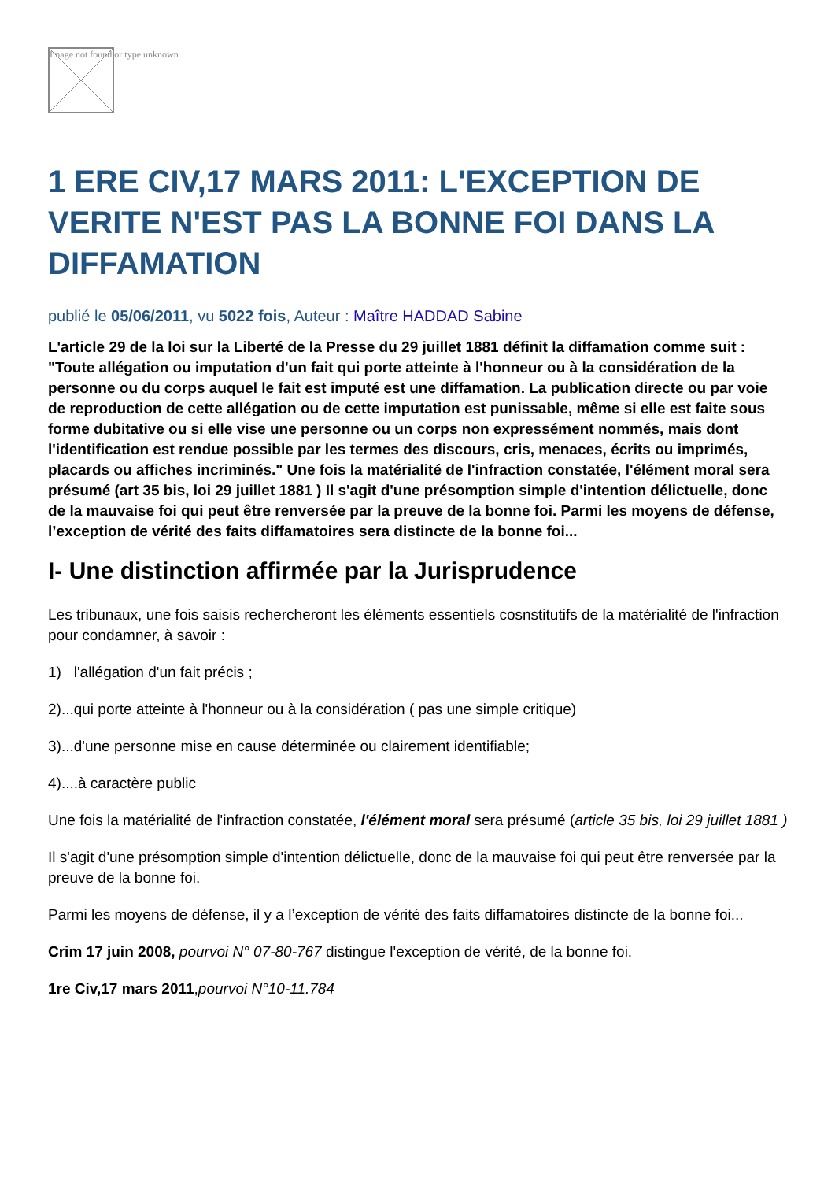Image not found or type unknown
1 ERE CIV,17 MARS 2011: L'EXCEPTION DE VERITE N'EST PAS LA BONNE FOI DANS LA DIFFAMATION
publié le 05/06/2011, vu 5022 fois, Auteur : Maître HADDAD Sabine
L'article 29 de la loi sur la Liberté de la Presse du 29 juillet 1881 définit la diffamation comme suit : "Toute allégation ou imputation d'un fait qui porte atteinte à l'honneur ou à la considération de la personne ou du corps auquel le fait est imputé est une diffamation. La publication directe ou par voie de reproduction de cette allégation ou de cette imputation est punissable, même si elle est faite sous forme dubitative ou si elle vise une personne ou un corps non expressément nommés, mais dont l'identification est rendue possible par les termes des discours, cris, menaces, écrits ou imprimés, placards ou affiches incriminés." Une fois la matérialité de l'infraction constatée, l'élément moral sera présumé (art 35 bis, loi 29 juillet 1881 ) Il s'agit d'une présomption simple d'intention délictuelle, donc de la mauvaise foi qui peut être renversée par la preuve de la bonne foi. Parmi les moyens de défense, l’exception de vérité des faits diffamatoires sera distincte de la bonne foi...
I- Une distinction affirmée par la Jurisprudence
Les tribunaux, une fois saisis rechercheront les éléments essentiels cosnstitutifs de la matérialité de l'infraction pour condamner, à savoir :
1) l'allégation d'un fait précis ;
2)...qui porte atteinte à l'honneur ou à la considération ( pas une simple critique)
3)...d'une personne mise en cause déterminée ou clairement identifiable;
4)....à caractère public
Une fois la matérialité de l'infraction constatée, l'élément moral sera présumé (article 35 bis, loi 29 juillet 1881 )
Il s'agit d'une présomption simple d'intention délictuelle, donc de la mauvaise foi qui peut être renversée par la preuve de la bonne foi.
Parmi les moyens de défense, il y a l’exception de vérité des faits diffamatoires distincte de la bonne foi...
Crim 17 juin 2008, pourvoi N° 07-80-767 distingue l'exception de vérité, de la bonne foi.
1re Civ,17 mars 2011,pourvoi N°10-11.784